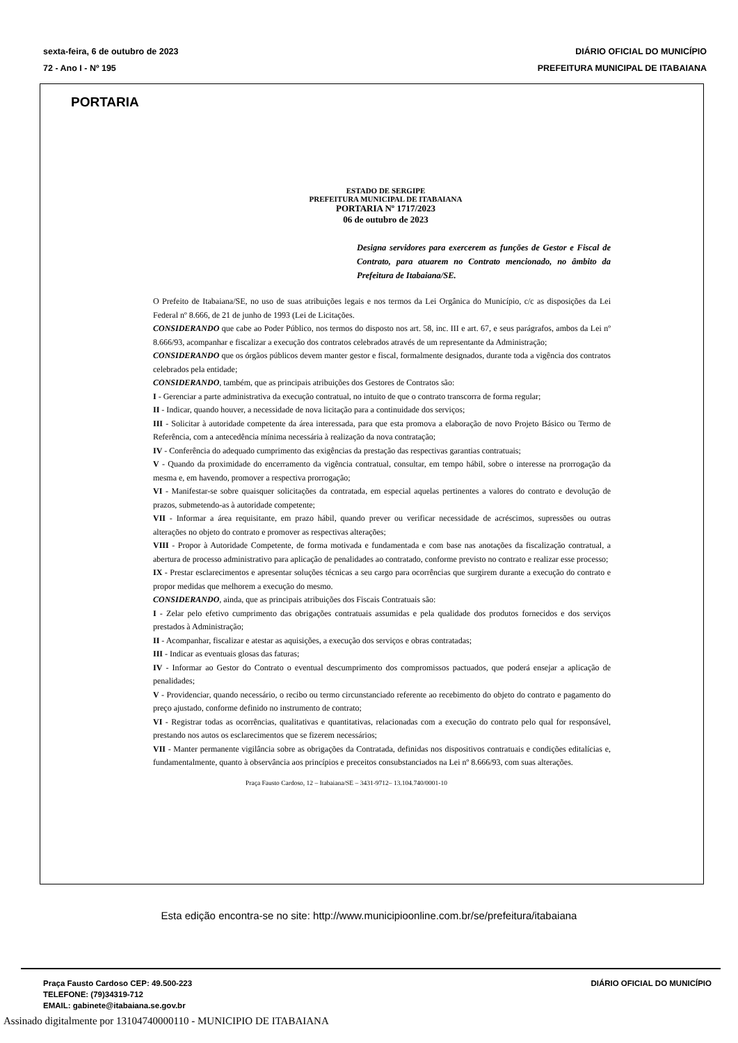sexta-feira, 6 de outubro de 2023
72 - Ano I - Nº 195
DIÁRIO OFICIAL DO MUNICÍPIO
PREFEITURA MUNICIPAL DE ITABAIANA
PORTARIA
ESTADO DE SERGIPE
PREFEITURA MUNICIPAL DE ITABAIANA
PORTARIA Nº 1717/2023
06 de outubro de 2023
Designa servidores para exercerem as funções de Gestor e Fiscal de Contrato, para atuarem no Contrato mencionado, no âmbito da Prefeitura de Itabaiana/SE.
O Prefeito de Itabaiana/SE, no uso de suas atribuições legais e nos termos da Lei Orgânica do Município, c/c as disposições da Lei Federal nº 8.666, de 21 de junho de 1993 (Lei de Licitações.
CONSIDERANDO que cabe ao Poder Público, nos termos do disposto nos art. 58, inc. III e art. 67, e seus parágrafos, ambos da Lei nº 8.666/93, acompanhar e fiscalizar a execução dos contratos celebrados através de um representante da Administração;
CONSIDERANDO que os órgãos públicos devem manter gestor e fiscal, formalmente designados, durante toda a vigência dos contratos celebrados pela entidade;
CONSIDERANDO, também, que as principais atribuições dos Gestores de Contratos são:
I - Gerenciar a parte administrativa da execução contratual, no intuito de que o contrato transcorra de forma regular;
II - Indicar, quando houver, a necessidade de nova licitação para a continuidade dos serviços;
III - Solicitar à autoridade competente da área interessada, para que esta promova a elaboração de novo Projeto Básico ou Termo de Referência, com a antecedência mínima necessária à realização da nova contratação;
IV - Conferência do adequado cumprimento das exigências da prestação das respectivas garantias contratuais;
V - Quando da proximidade do encerramento da vigência contratual, consultar, em tempo hábil, sobre o interesse na prorrogação da mesma e, em havendo, promover a respectiva prorrogação;
VI - Manifestar-se sobre quaisquer solicitações da contratada, em especial aquelas pertinentes a valores do contrato e devolução de prazos, submetendo-as à autoridade competente;
VII - Informar a área requisitante, em prazo hábil, quando prever ou verificar necessidade de acréscimos, supressões ou outras alterações no objeto do contrato e promover as respectivas alterações;
VIII - Propor à Autoridade Competente, de forma motivada e fundamentada e com base nas anotações da fiscalização contratual, a abertura de processo administrativo para aplicação de penalidades ao contratado, conforme previsto no contrato e realizar esse processo;
IX - Prestar esclarecimentos e apresentar soluções técnicas a seu cargo para ocorrências que surgirem durante a execução do contrato e propor medidas que melhorem a execução do mesmo.
CONSIDERANDO, ainda, que as principais atribuições dos Fiscais Contratuais são:
I - Zelar pelo efetivo cumprimento das obrigações contratuais assumidas e pela qualidade dos produtos fornecidos e dos serviços prestados à Administração;
II - Acompanhar, fiscalizar e atestar as aquisições, a execução dos serviços e obras contratadas;
III - Indicar as eventuais glosas das faturas;
IV - Informar ao Gestor do Contrato o eventual descumprimento dos compromissos pactuados, que poderá ensejar a aplicação de penalidades;
V - Providenciar, quando necessário, o recibo ou termo circunstanciado referente ao recebimento do objeto do contrato e pagamento do preço ajustado, conforme definido no instrumento de contrato;
VI - Registrar todas as ocorrências, qualitativas e quantitativas, relacionadas com a execução do contrato pelo qual for responsável, prestando nos autos os esclarecimentos que se fizerem necessários;
VII - Manter permanente vigilância sobre as obrigações da Contratada, definidas nos dispositivos contratuais e condições editalícias e, fundamentalmente, quanto à observância aos princípios e preceitos consubstanciados na Lei nº 8.666/93, com suas alterações.
Praça Fausto Cardoso, 12 – Itabaiana/SE – 3431-9712– 13.104.740/0001-10
Esta edição encontra-se no site: http://www.municipioonline.com.br/se/prefeitura/itabaiana
Praça Fausto Cardoso CEP: 49.500-223
TELEFONE: (79)34319-712
EMAIL: gabinete@itabaiana.se.gov.br
DIÁRIO OFICIAL DO MUNICÍPIO
Assinado digitalmente por 13104740000110 - MUNICIPIO DE ITABAIANA